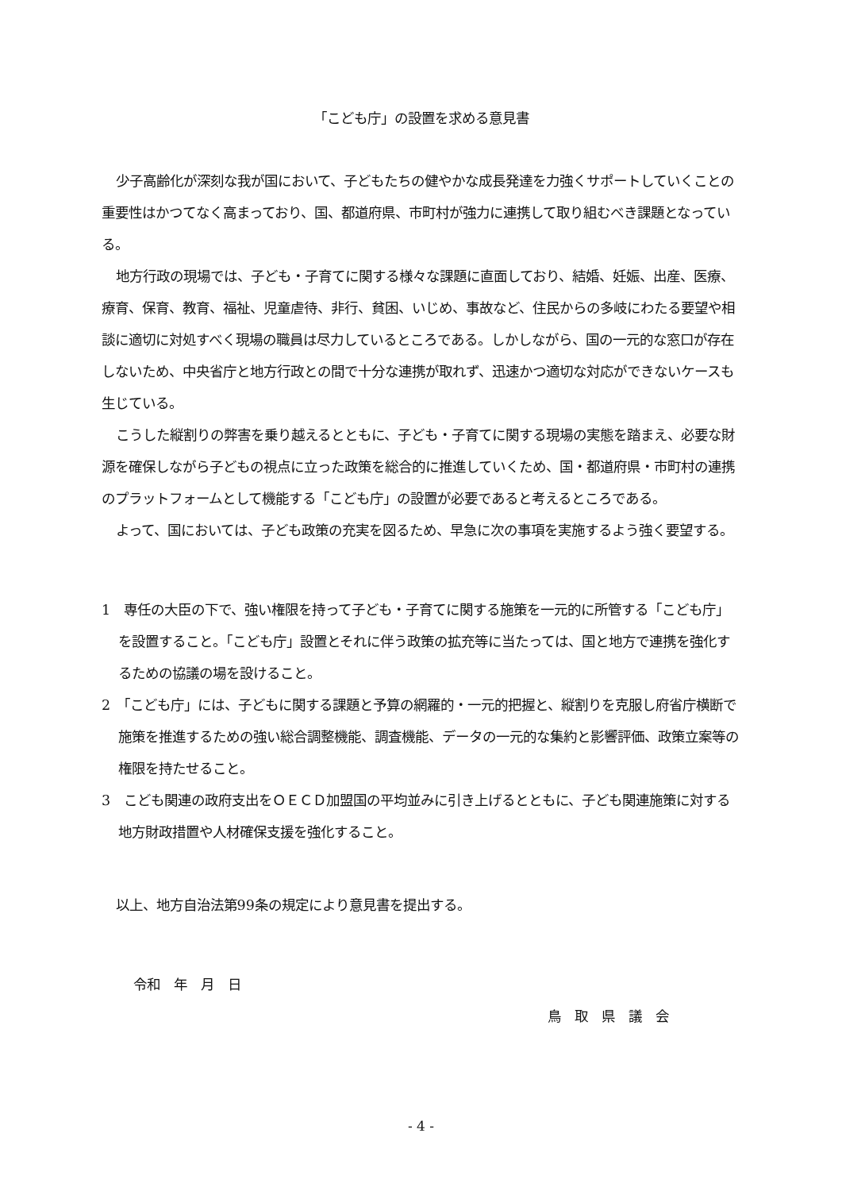「こども庁」の設置を求める意見書
少子高齢化が深刻な我が国において、子どもたちの健やかな成長発達を力強くサポートしていくことの重要性はかつてなく高まっており、国、都道府県、市町村が強力に連携して取り組むべき課題となっている。
地方行政の現場では、子ども・子育てに関する様々な課題に直面しており、結婚、妊娠、出産、医療、療育、保育、教育、福祉、児童虐待、非行、貧困、いじめ、事故など、住民からの多岐にわたる要望や相談に適切に対処すべく現場の職員は尽力しているところである。しかしながら、国の一元的な窓口が存在しないため、中央省庁と地方行政との間で十分な連携が取れず、迅速かつ適切な対応ができないケースも生じている。
こうした縦割りの弊害を乗り越えるとともに、子ども・子育てに関する現場の実態を踏まえ、必要な財源を確保しながら子どもの視点に立った政策を総合的に推進していくため、国・都道府県・市町村の連携のプラットフォームとして機能する「こども庁」の設置が必要であると考えるところである。
よって、国においては、子ども政策の充実を図るため、早急に次の事項を実施するよう強く要望する。
1　専任の大臣の下で、強い権限を持って子ども・子育てに関する施策を一元的に所管する「こども庁」を設置すること。「こども庁」設置とそれに伴う政策の拡充等に当たっては、国と地方で連携を強化するための協議の場を設けること。
2　「こども庁」には、子どもに関する課題と予算の網羅的・一元的把握と、縦割りを克服し府省庁横断で施策を推進するための強い総合調整機能、調査機能、データの一元的な集約と影響評価、政策立案等の権限を持たせること。
3　こども関連の政府支出をＯＥＣＤ加盟国の平均並みに引き上げるとともに、子ども関連施策に対する地方財政措置や人材確保支援を強化すること。
以上、地方自治法第99条の規定により意見書を提出する。
令和　年　月　日
鳥　取　県　議　会
- 4 -